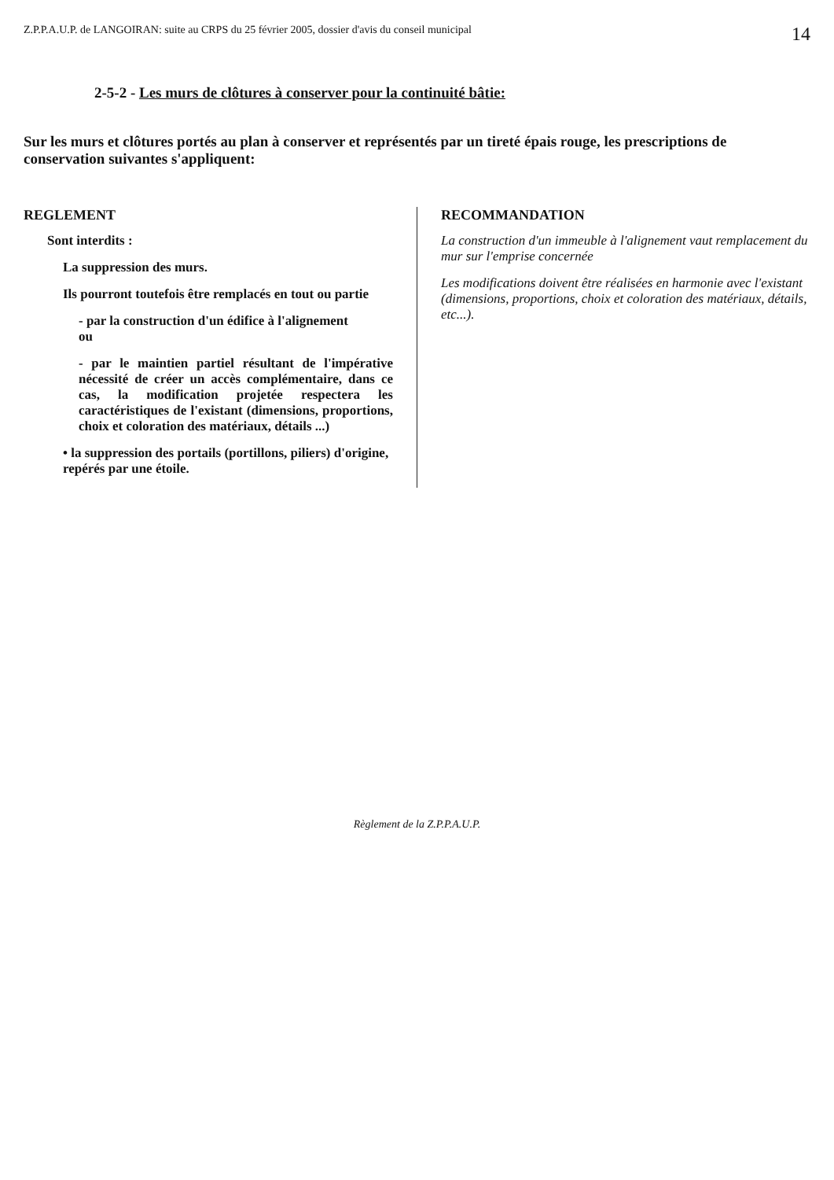Z.P.P.A.U.P. de LANGOIRAN: suite au CRPS du 25 février 2005, dossier d'avis du conseil municipal 14
2-5-2 - Les murs de clôtures à conserver pour la continuité bâtie:
Sur les murs et clôtures portés au plan à conserver et représentés par un tireté épais rouge, les prescriptions de conservation suivantes s'appliquent:
REGLEMENT
Sont interdits :
La suppression des murs.
Ils pourront toutefois être remplacés en tout ou partie
- par la construction d'un édifice à l'alignement
ou
- par le maintien partiel résultant de l'impérative nécessité de créer un accès complémentaire, dans ce cas, la modification projetée respectera les caractéristiques de l'existant (dimensions, proportions, choix et coloration des matériaux, détails ...)
• la suppression des portails (portillons, piliers) d'origine, repérés par une étoile.
RECOMMANDATION
La construction d'un immeuble à l'alignement vaut remplacement du mur sur l'emprise concernée
Les modifications doivent être réalisées en harmonie avec l'existant (dimensions, proportions, choix et coloration des matériaux, détails, etc...).
Règlement de la Z.P.P.A.U.P.